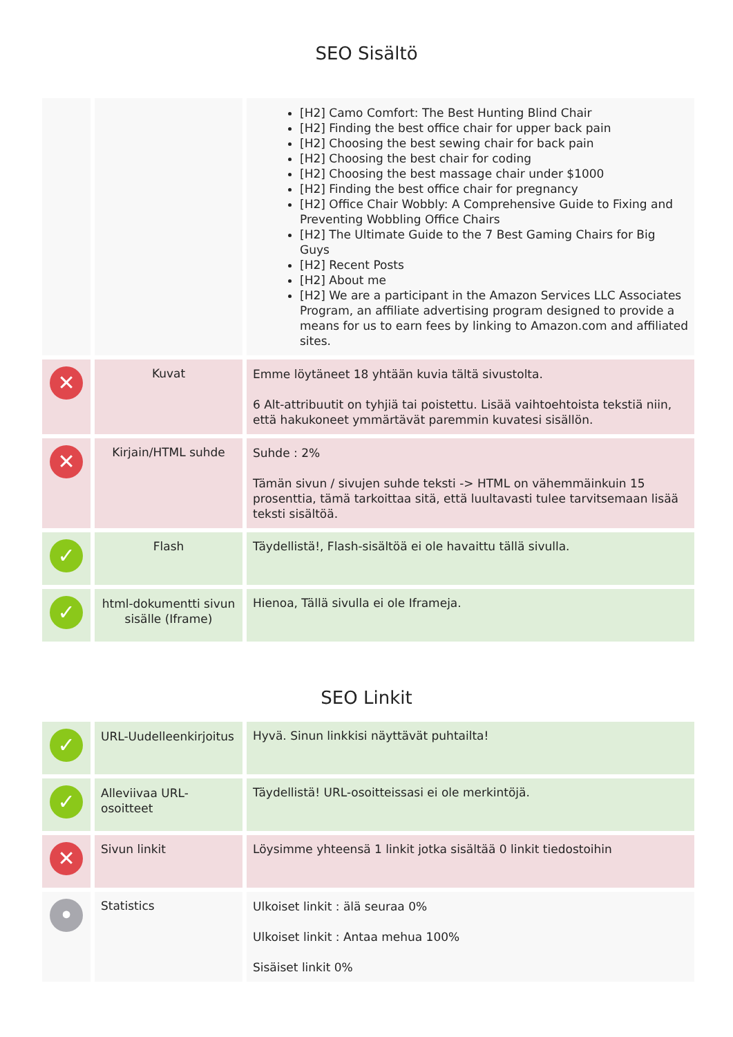SEO Sisältö
| | | [H2] Camo Comfort: The Best Hunting Blind Chair [H2] Finding the best office chair for upper back pain [H2] Choosing the best sewing chair for back pain [H2] Choosing the best chair for coding [H2] Choosing the best massage chair under $1000 [H2] Finding the best office chair for pregnancy [H2] Office Chair Wobbly: A Comprehensive Guide to Fixing and Preventing Wobbling Office Chairs [H2] The Ultimate Guide to the 7 Best Gaming Chairs for Big Guys [H2] Recent Posts [H2] About me [H2] We are a participant in the Amazon Services LLC Associates Program, an affiliate advertising program designed to provide a means for us to earn fees by linking to Amazon.com and affiliated sites. |
| ✕ | Kuvat | Emme löytäneet 18 yhtään kuvia tältä sivustolta. 6 Alt-attribuutit on tyhjiä tai poistettu. Lisää vaihtoehtoista tekstiä niin, että hakukoneet ymmärtävät paremmin kuvatesi sisällön. |
| ✕ | Kirjain/HTML suhde | Suhde : 2% Tämän sivun / sivujen suhde teksti -> HTML on vähemmäinkuin 15 prosenttia, tämä tarkoittaa sitä, että luultavasti tulee tarvitsemaan lisää teksti sisältöä. |
| ✓ | Flash | Täydellistä!, Flash-sisältöä ei ole havaittu tällä sivulla. |
| ✓ | html-dokumentti sivun sisälle (Iframe) | Hienoa, Tällä sivulla ei ole Iframeja. |
SEO Linkit
| ✓ | URL-Uudelleenkirjoitus | Hyvä. Sinun linkkisi näyttävät puhtailta! |
| ✓ | Alleviivaa URL-osoitteet | Täydellistä! URL-osoitteissasi ei ole merkintöjä. |
| ✕ | Sivun linkit | Löysimme yhteensä 1 linkit jotka sisältää 0 linkit tiedostoihin |
| • | Statistics | Ulkoiset linkit : älä seuraa 0% Ulkoiset linkit : Antaa mehua 100% Sisäiset linkit 0% |